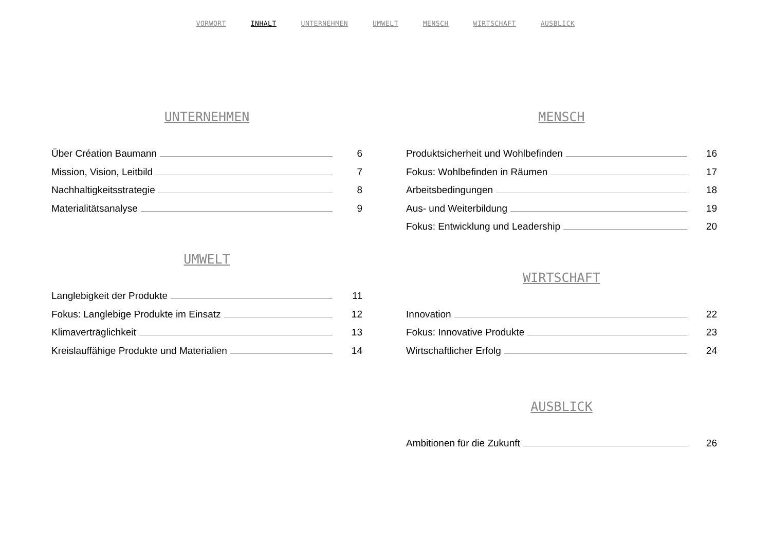VORWORT INHALT UNTERNEHMEN UMWELT MENSCH WIRTSCHAFT AUSBLICK
UNTERNEHMEN
Über Création Baumann 6
Mission, Vision, Leitbild 7
Nachhaltigkeitsstrategie 8
Materialitätsanalyse 9
UMWELT
Langlebigkeit der Produkte 11
Fokus: Langlebige Produkte im Einsatz 12
Klimaverträglichkeit 13
Kreislauffähige Produkte und Materialien 14
MENSCH
Produktsicherheit und Wohlbefinden 16
Fokus: Wohlbefinden in Räumen 17
Arbeitsbedingungen 18
Aus- und Weiterbildung 19
Fokus: Entwicklung und Leadership 20
WIRTSCHAFT
Innovation 22
Fokus: Innovative Produkte 23
Wirtschaftlicher Erfolg 24
AUSBLICK
Ambitionen für die Zukunft 26